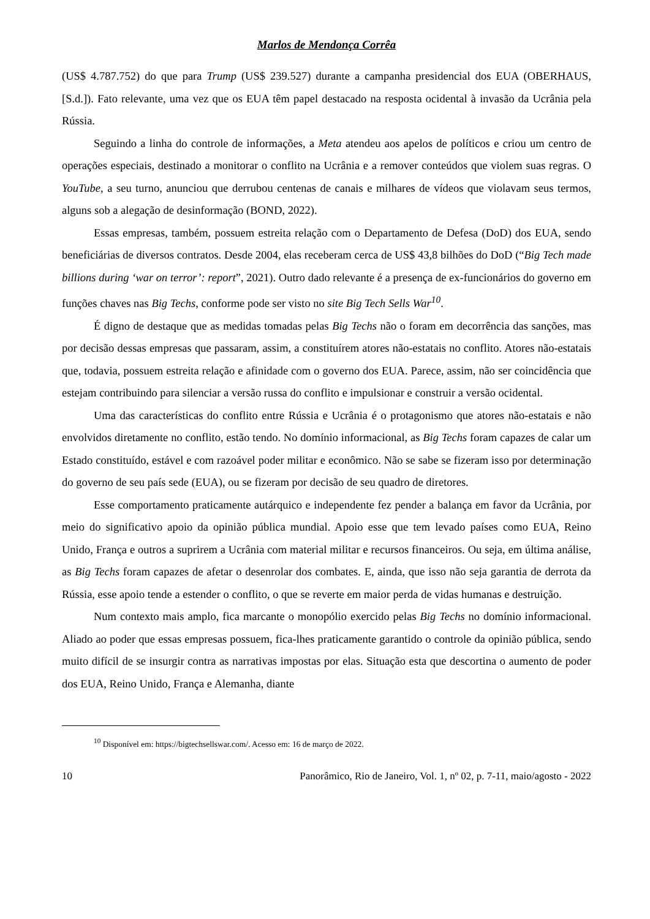Marlos de Mendonça Corrêa
(US$ 4.787.752) do que para Trump (US$ 239.527) durante a campanha presidencial dos EUA (OBERHAUS, [S.d.]). Fato relevante, uma vez que os EUA têm papel destacado na resposta ocidental à invasão da Ucrânia pela Rússia.
Seguindo a linha do controle de informações, a Meta atendeu aos apelos de políticos e criou um centro de operações especiais, destinado a monitorar o conflito na Ucrânia e a remover conteúdos que violem suas regras. O YouTube, a seu turno, anunciou que derrubou centenas de canais e milhares de vídeos que violavam seus termos, alguns sob a alegação de desinformação (BOND, 2022).
Essas empresas, também, possuem estreita relação com o Departamento de Defesa (DoD) dos EUA, sendo beneficiárias de diversos contratos. Desde 2004, elas receberam cerca de US$ 43,8 bilhões do DoD (“Big Tech made billions during ‘war on terror’: report”, 2021). Outro dado relevante é a presença de ex-funcionários do governo em funções chaves nas Big Techs, conforme pode ser visto no site Big Tech Sells War<sup>10</sup>.
É digno de destaque que as medidas tomadas pelas Big Techs não o foram em decorrência das sanções, mas por decisão dessas empresas que passaram, assim, a constituírem atores não-estatais no conflito. Atores não-estatais que, todavia, possuem estreita relação e afinidade com o governo dos EUA. Parece, assim, não ser coincidência que estejam contribuindo para silenciar a versão russa do conflito e impulsionar e construir a versão ocidental.
Uma das características do conflito entre Rússia e Ucrânia é o protagonismo que atores não-estatais e não envolvidos diretamente no conflito, estão tendo. No domínio informacional, as Big Techs foram capazes de calar um Estado constituído, estável e com razoável poder militar e econômico. Não se sabe se fizeram isso por determinação do governo de seu país sede (EUA), ou se fizeram por decisão de seu quadro de diretores.
Esse comportamento praticamente autárquico e independente fez pender a balança em favor da Ucrânia, por meio do significativo apoio da opinião pública mundial. Apoio esse que tem levado países como EUA, Reino Unido, França e outros a suprirem a Ucrânia com material militar e recursos financeiros. Ou seja, em última análise, as Big Techs foram capazes de afetar o desenrolar dos combates. E, ainda, que isso não seja garantia de derrota da Rússia, esse apoio tende a estender o conflito, o que se reverte em maior perda de vidas humanas e destruição.
Num contexto mais amplo, fica marcante o monopólio exercido pelas Big Techs no domínio informacional. Aliado ao poder que essas empresas possuem, fica-lhes praticamente garantido o controle da opinião pública, sendo muito difícil de se insurgir contra as narrativas impostas por elas. Situação esta que descortina o aumento de poder dos EUA, Reino Unido, França e Alemanha, diante
<sup>10</sup> Disponível em: https://bigtechsellswar.com/. Acesso em: 16 de março de 2022.
10 Panorâmico, Rio de Janeiro, Vol. 1, nº 02, p. 7-11, maio/agosto - 2022